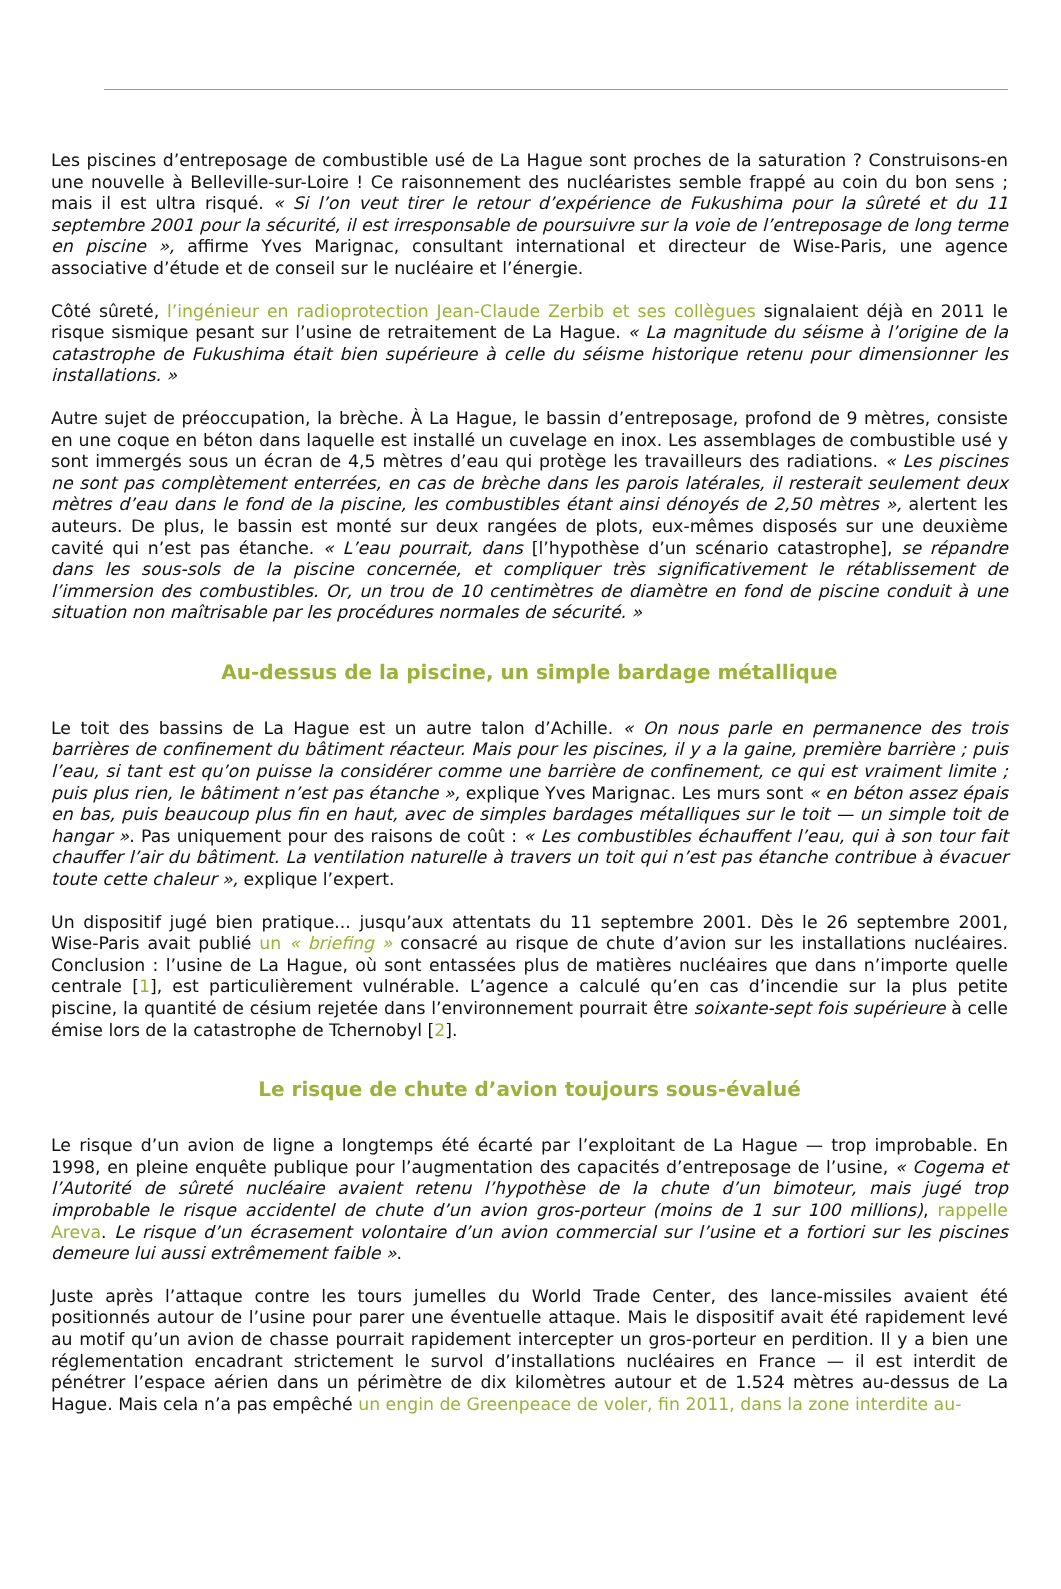Les piscines d’entreposage de combustible usé de La Hague sont proches de la saturation ? Construisons-en une nouvelle à Belleville-sur-Loire ! Ce raisonnement des nucléaristes semble frappé au coin du bon sens ; mais il est ultra risqué. « Si l’on veut tirer le retour d’expérience de Fukushima pour la sûreté et du 11 septembre 2001 pour la sécurité, il est irresponsable de poursuivre sur la voie de l’entreposage de long terme en piscine », affirme Yves Marignac, consultant international et directeur de Wise-Paris, une agence associative d’étude et de conseil sur le nucléaire et l’énergie.
Côté sûreté, l’ingénieur en radioprotection Jean-Claude Zerbib et ses collègues signalaient déjà en 2011 le risque sismique pesant sur l’usine de retraitement de La Hague. « La magnitude du séisme à l’origine de la catastrophe de Fukushima était bien supérieure à celle du séisme historique retenu pour dimensionner les installations. »
Autre sujet de préoccupation, la brèche. À La Hague, le bassin d’entreposage, profond de 9 mètres, consiste en une coque en béton dans laquelle est installé un cuvelage en inox. Les assemblages de combustible usé y sont immergés sous un écran de 4,5 mètres d’eau qui protège les travailleurs des radiations. « Les piscines ne sont pas complètement enterrées, en cas de brèche dans les parois latérales, il resterait seulement deux mètres d’eau dans le fond de la piscine, les combustibles étant ainsi dénoyés de 2,50 mètres », alertent les auteurs. De plus, le bassin est monté sur deux rangées de plots, eux-mêmes disposés sur une deuxième cavité qui n’est pas étanche. « L’eau pourrait, dans [l’hypothèse d’un scénario catastrophe], se répandre dans les sous-sols de la piscine concernée, et compliquer très significativement le rétablissement de l’immersion des combustibles. Or, un trou de 10 centimètres de diamètre en fond de piscine conduit à une situation non maîtrisable par les procédures normales de sécurité. »
Au-dessus de la piscine, un simple bardage métallique
Le toit des bassins de La Hague est un autre talon d’Achille. « On nous parle en permanence des trois barrières de confinement du bâtiment réacteur. Mais pour les piscines, il y a la gaine, première barrière ; puis l’eau, si tant est qu’on puisse la considérer comme une barrière de confinement, ce qui est vraiment limite ; puis plus rien, le bâtiment n’est pas étanche », explique Yves Marignac. Les murs sont « en béton assez épais en bas, puis beaucoup plus fin en haut, avec de simples bardages métalliques sur le toit — un simple toit de hangar ». Pas uniquement pour des raisons de coût : « Les combustibles échauffent l’eau, qui à son tour fait chauffer l’air du bâtiment. La ventilation naturelle à travers un toit qui n’est pas étanche contribue à évacuer toute cette chaleur », explique l’expert.
Un dispositif jugé bien pratique... jusqu’aux attentats du 11 septembre 2001. Dès le 26 septembre 2001, Wise-Paris avait publié un « briefing » consacré au risque de chute d’avion sur les installations nucléaires. Conclusion : l’usine de La Hague, où sont entassées plus de matières nucléaires que dans n’importe quelle centrale [1], est particulièrement vulnérable. L’agence a calculé qu’en cas d’incendie sur la plus petite piscine, la quantité de césium rejetée dans l’environnement pourrait être soixante-sept fois supérieure à celle émise lors de la catastrophe de Tchernobyl [2].
Le risque de chute d’avion toujours sous-évalué
Le risque d’un avion de ligne a longtemps été écarté par l’exploitant de La Hague — trop improbable. En 1998, en pleine enquête publique pour l’augmentation des capacités d’entreposage de l’usine, « Cogema et l’Autorité de sûreté nucléaire avaient retenu l’hypothèse de la chute d’un bimoteur, mais jugé trop improbable le risque accidentel de chute d’un avion gros-porteur (moins de 1 sur 100 millions), rappelle Areva. Le risque d’un écrasement volontaire d’un avion commercial sur l’usine et a fortiori sur les piscines demeure lui aussi extrêmement faible ».
Juste après l’attaque contre les tours jumelles du World Trade Center, des lance-missiles avaient été positionnés autour de l’usine pour parer une éventuelle attaque. Mais le dispositif avait été rapidement levé au motif qu’un avion de chasse pourrait rapidement intercepter un gros-porteur en perdition. Il y a bien une réglementation encadrant strictement le survol d’installations nucléaires en France — il est interdit de pénétrer l’espace aérien dans un périmètre de dix kilomètres autour et de 1.524 mètres au-dessus de La Hague. Mais cela n’a pas empêché un engin de Greenpeace de voler, fin 2011, dans la zone interdite au-